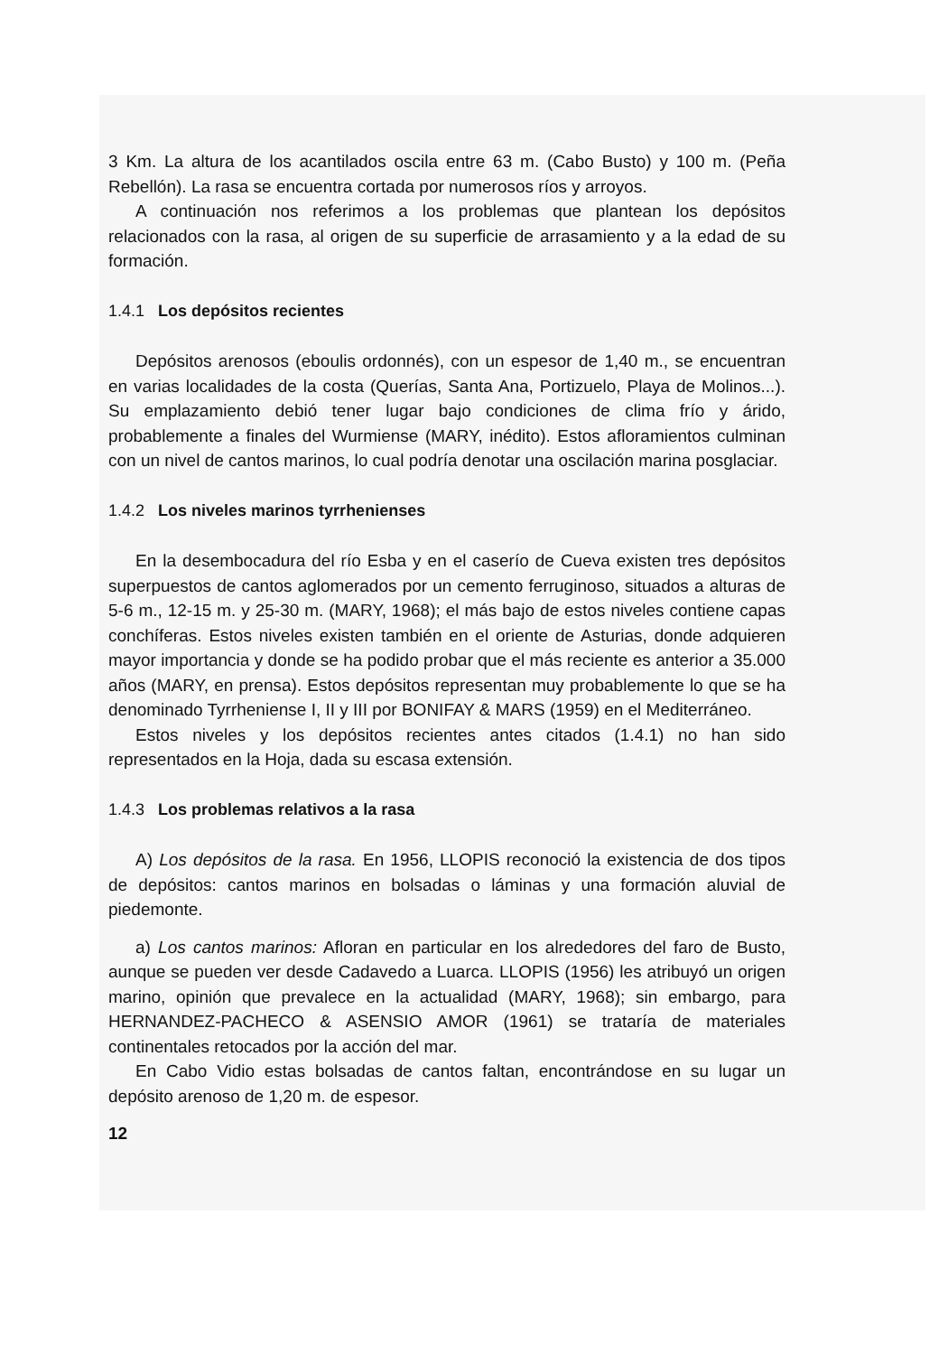3 Km. La altura de los acantilados oscila entre 63 m. (Cabo Busto) y 100 m. (Peña Rebellón). La rasa se encuentra cortada por numerosos ríos y arroyos.
A continuación nos referimos a los problemas que plantean los depósitos relacionados con la rasa, al origen de su superficie de arrasamiento y a la edad de su formación.
1.4.1 Los depósitos recientes
Depósitos arenosos (eboulis ordonnés), con un espesor de 1,40 m., se encuentran en varias localidades de la costa (Querías, Santa Ana, Portizuelo, Playa de Molinos...). Su emplazamiento debió tener lugar bajo condiciones de clima frío y árido, probablemente a finales del Wurmiense (MARY, inédito). Estos afloramientos culminan con un nivel de cantos marinos, lo cual podría denotar una oscilación marina posglaciar.
1.4.2 Los niveles marinos tyrrhenienses
En la desembocadura del río Esba y en el caserío de Cueva existen tres depósitos superpuestos de cantos aglomerados por un cemento ferruginoso, situados a alturas de 5-6 m., 12-15 m. y 25-30 m. (MARY, 1968); el más bajo de estos niveles contiene capas conchíferas. Estos niveles existen también en el oriente de Asturias, donde adquieren mayor importancia y donde se ha podido probar que el más reciente es anterior a 35.000 años (MARY, en prensa). Estos depósitos representan muy probablemente lo que se ha denominado Tyrrheniense I, II y III por BONIFAY & MARS (1959) en el Mediterráneo.
Estos niveles y los depósitos recientes antes citados (1.4.1) no han sido representados en la Hoja, dada su escasa extensión.
1.4.3 Los problemas relativos a la rasa
A) Los depósitos de la rasa. En 1956, LLOPIS reconoció la existencia de dos tipos de depósitos: cantos marinos en bolsadas o láminas y una formación aluvial de piedemonte.
a) Los cantos marinos: Afloran en particular en los alrededores del faro de Busto, aunque se pueden ver desde Cadavedo a Luarca. LLOPIS (1956) les atribuyó un origen marino, opinión que prevalece en la actualidad (MARY, 1968); sin embargo, para HERNANDEZ-PACHECO & ASENSIO AMOR (1961) se trataría de materiales continentales retocados por la acción del mar.
En Cabo Vidio estas bolsadas de cantos faltan, encontrándose en su lugar un depósito arenoso de 1,20 m. de espesor.
12